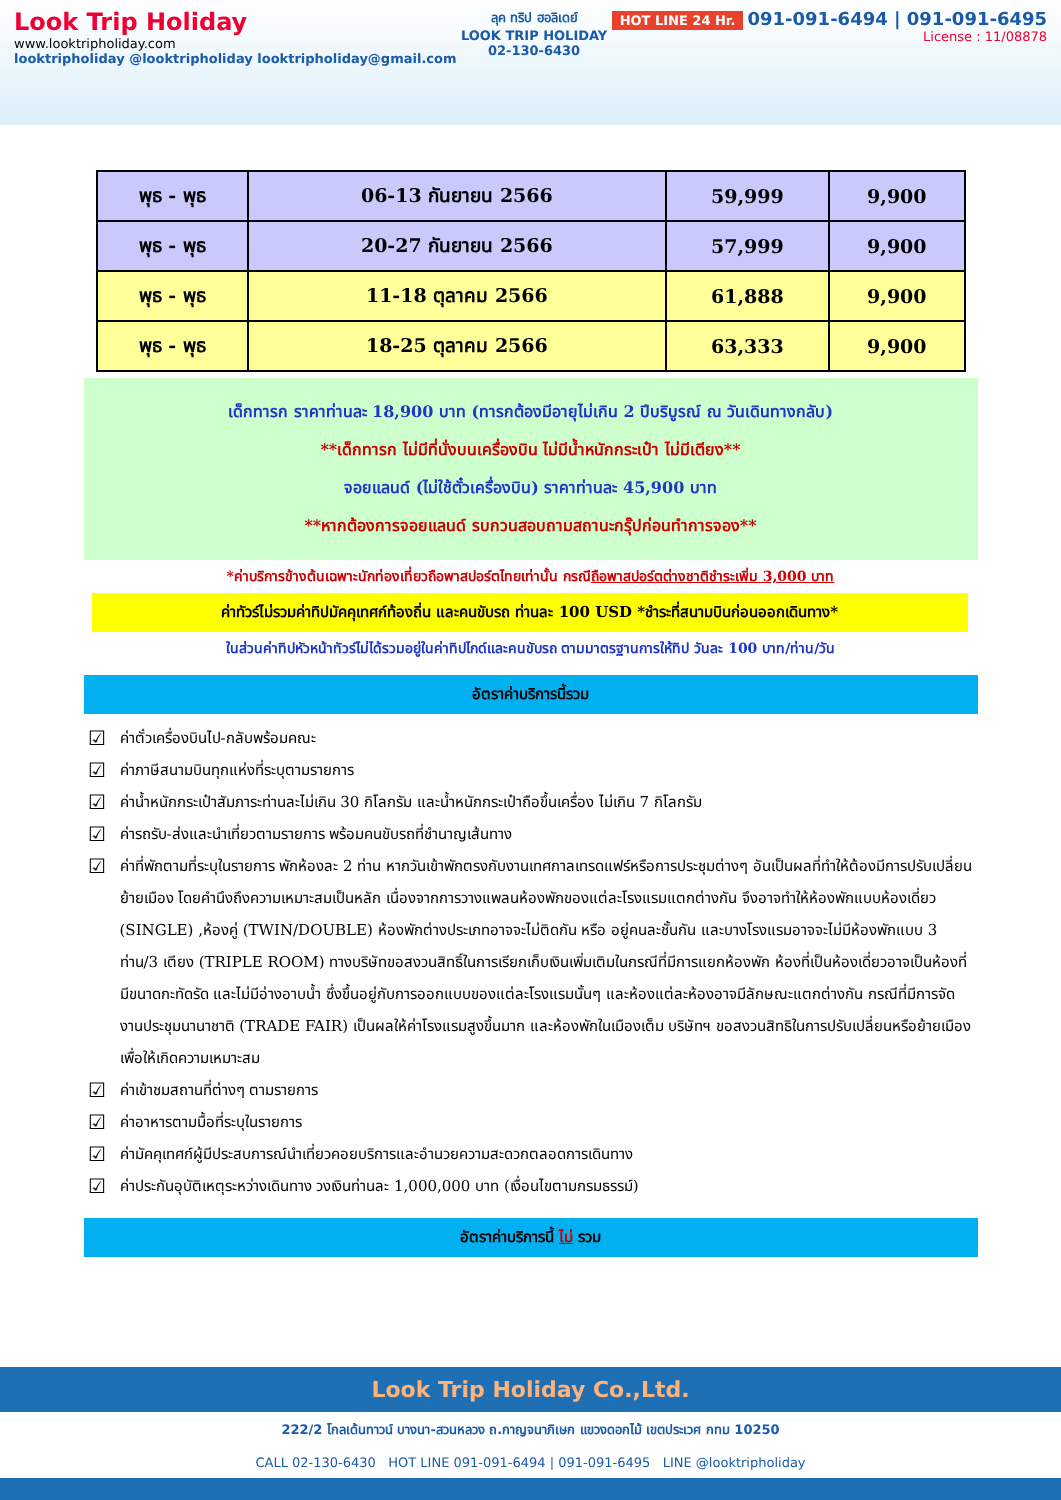Look Trip Holiday
www.looktripholiday.com
looktripholiday @looktripholiday looktripholiday@gmail.com
ลุค ทริป ฮอลิเดย์
LOOK TRIP HOLIDAY
02-130-6430
HOT LINE 24 Hr. 091-091-6494 | 091-091-6495
License : 11/08878
| พุธ - พุธ | 06-13 กันยายน 2566 | 59,999 | 9,900 |
| พุธ - พุธ | 20-27 กันยายน 2566 | 57,999 | 9,900 |
| พุธ - พุธ | 11-18 ตุลาคม 2566 | 61,888 | 9,900 |
| พุธ - พุธ | 18-25 ตุลาคม 2566 | 63,333 | 9,900 |
เด็กทารก ราคาท่านละ 18,900 บาท (ทารกต้องมีอายุไม่เกิน 2 ปีบริบูรณ์ ณ วันเดินทางกลับ)
**เด็กทารก ไม่มีที่นั่งบนเครื่องบิน ไม่มีน้ำหนักกระเป๋า ไม่มีเตียง**
จอยแลนด์ (ไม่ใช้ตั๋วเครื่องบิน) ราคาท่านละ 45,900 บาท
**หากต้องการจอยแลนด์ รบกวนสอบถามสถานะกรุ๊ปก่อนทำการจอง**
*ค่าบริการข้างต้นเฉพาะนักท่องเที่ยวถือพาสปอร์ตไทยเท่านั้น กรณีถือพาสปอร์ตต่างชาติชำระเพิ่ม 3,000 บาท
ค่าทัวร์ไม่รวมค่าทิปมัคคุเทศก์ท้องถิ่น และคนขับรถ ท่านละ 100 USD *ชำระที่สนามบินก่อนออกเดินทาง*
ในส่วนค่าทิปหัวหน้าทัวร์ไม่ได้รวมอยู่ในค่าทิปไกด์และคนขับรถ ตามมาตรฐานการให้ทิป วันละ 100 บาท/ท่าน/วัน
อัตราค่าบริการนี้รวม
☑ ค่าตั๋วเครื่องบินไป-กลับพร้อมคณะ
☑ ค่าภาษีสนามบินทุกแห่งที่ระบุตามรายการ
☑ ค่าน้ำหนักกระเป๋าสัมภาระท่านละไม่เกิน 30 กิโลกรัม และน้ำหนักกระเป๋าถือขึ้นเครื่อง ไม่เกิน 7 กิโลกรัม
☑ ค่ารถรับ-ส่งและนำเที่ยวตามรายการ พร้อมคนขับรถที่ชำนาญเส้นทาง
☑ ค่าที่พักตามที่ระบุในรายการ พักห้องละ 2 ท่าน หากวันเข้าพักตรงกับงานเทศกาลเทรดแฟร์หรือการประชุมต่างๆ อันเป็นผลที่ทำให้ต้องมีการปรับเปลี่ยนย้ายเมือง โดยคำนึงถึงความเหมาะสมเป็นหลัก เนื่องจากการวางแพลนห้องพักของแต่ละโรงแรมแตกต่างกัน จึงอาจทำให้ห้องพักแบบห้องเดี่ยว (SINGLE) ,ห้องคู่ (TWIN/DOUBLE) ห้องพักต่างประเภทอาจจะไม่ติดกัน หรือ อยู่คนละชั้นกัน และบางโรงแรมอาจจะไม่มีห้องพักแบบ 3 ท่าน/3 เตียง (TRIPLE ROOM) ทางบริษัทขอสงวนสิทธิ์ในการเรียกเก็บเงินเพิ่มเติมในกรณีที่มีการแยกห้องพัก ห้องที่เป็นห้องเดี่ยวอาจเป็นห้องที่มีขนาดกะทัดรัด และไม่มีอ่างอาบน้ำ ซึ่งขึ้นอยู่กับการออกแบบของแต่ละโรงแรมนั้นๆ และห้องแต่ละห้องอาจมีลักษณะแตกต่างกัน กรณีที่มีการจัดงานประชุมนานาชาติ (TRADE FAIR) เป็นผลให้ค่าโรงแรมสูงขึ้นมาก และห้องพักในเมืองเต็ม บริษัทฯ ขอสงวนสิทธิในการปรับเปลี่ยนหรือย้ายเมือง เพื่อให้เกิดความเหมาะสม
☑ ค่าเข้าชมสถานที่ต่างๆ ตามรายการ
☑ ค่าอาหารตามมื้อที่ระบุในรายการ
☑ ค่ามัคคุเทศก์ผู้มีประสบการณ์นำเที่ยวคอยบริการและอำนวยความสะดวกตลอดการเดินทาง
☑ ค่าประกันอุบัติเหตุระหว่างเดินทาง วงเงินท่านละ 1,000,000 บาท (เงื่อนไขตามกรมธรรม์)
อัตราค่าบริการนี้ ไม่ รวม
Look Trip Holiday Co.,Ltd.
222/2 โกลเด้นทาวน์ บางนา-สวนหลวง ถ.กาญจนาภิเษก แขวงดอกไม้ เขตประเวศ กทม 10250
CALL 02-130-6430 HOT LINE 091-091-6494 | 091-091-6495 LINE @looktripholiday